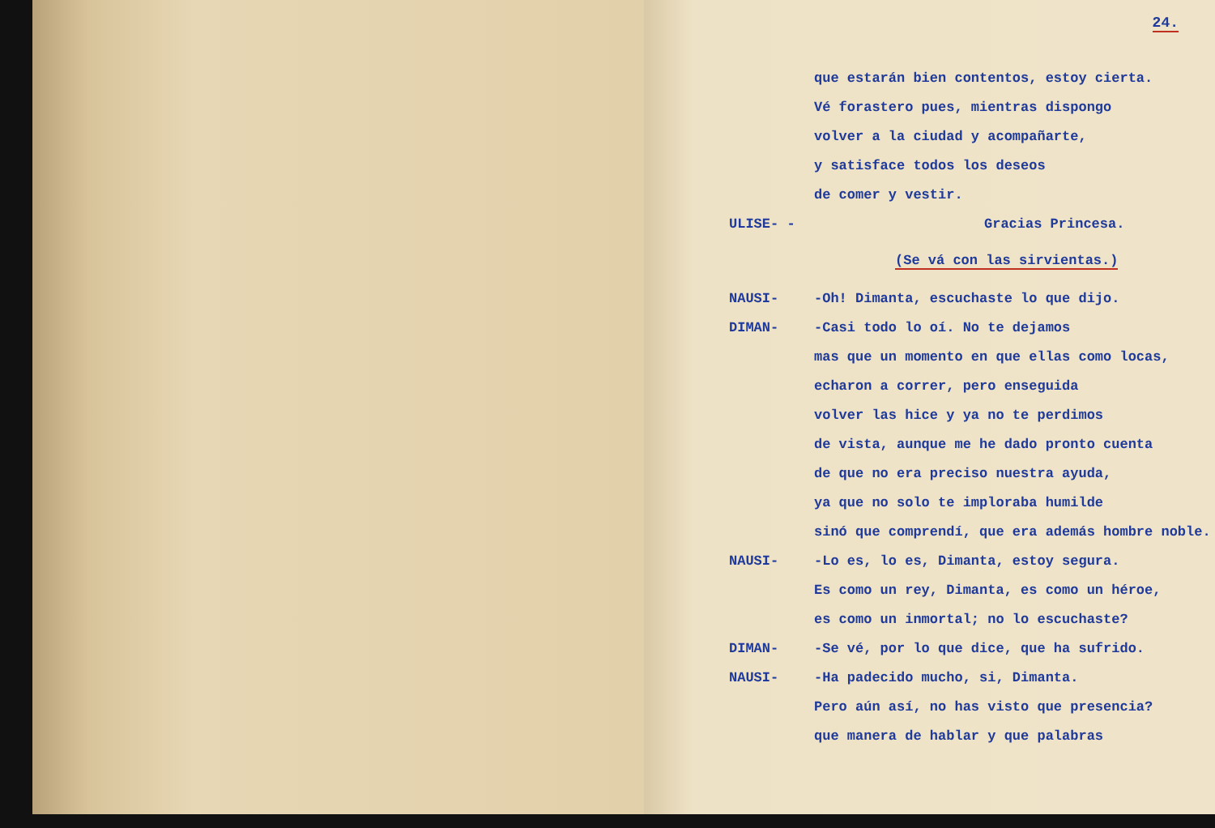24.
que estarán bien contentos, estoy cierta.
Vé forastero pues, mientras dispongo
volver a la ciudad y acompañarte,
y satisface todos los deseos
de comer y vestir.
ULISE- - Gracias Princesa.
(Se vá con las sirvientas.)
NAUSI- -Oh! Dimanta, escuchaste lo que dijo.
DIMAN- -Casi todo lo oí. No te dejamos
mas que un momento en que ellas como locas,
echaron a correr, pero enseguida
volver las hice y ya no te perdimos
de vista, aunque me he dado pronto cuenta
de que no era preciso nuestra ayuda,
ya que no solo te imploraba humilde
sinó que comprendí, que era además hombre noble.
NAUSI- -Lo es, lo es, Dimanta, estoy segura.
Es como un rey, Dimanta, es como un héroe,
es como un inmortal; no lo escuchaste?
DIMAN- -Se vé, por lo que dice, que ha sufrido.
NAUSI- -Ha padecido mucho, si, Dimanta.
Pero aún así, no has visto que presencia?
que manera de hablar y que palabras